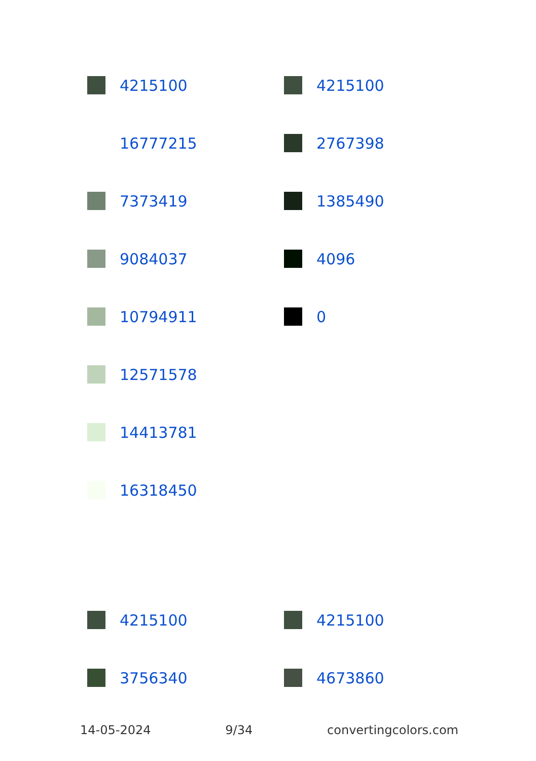4215100
16777215
7373419
9084037
10794911
12571578
14413781
16318450
4215100
2767398
1385490
4096
0
4215100
3756340
4215100
4673860
14-05-2024 9/34 convertingcolors.com